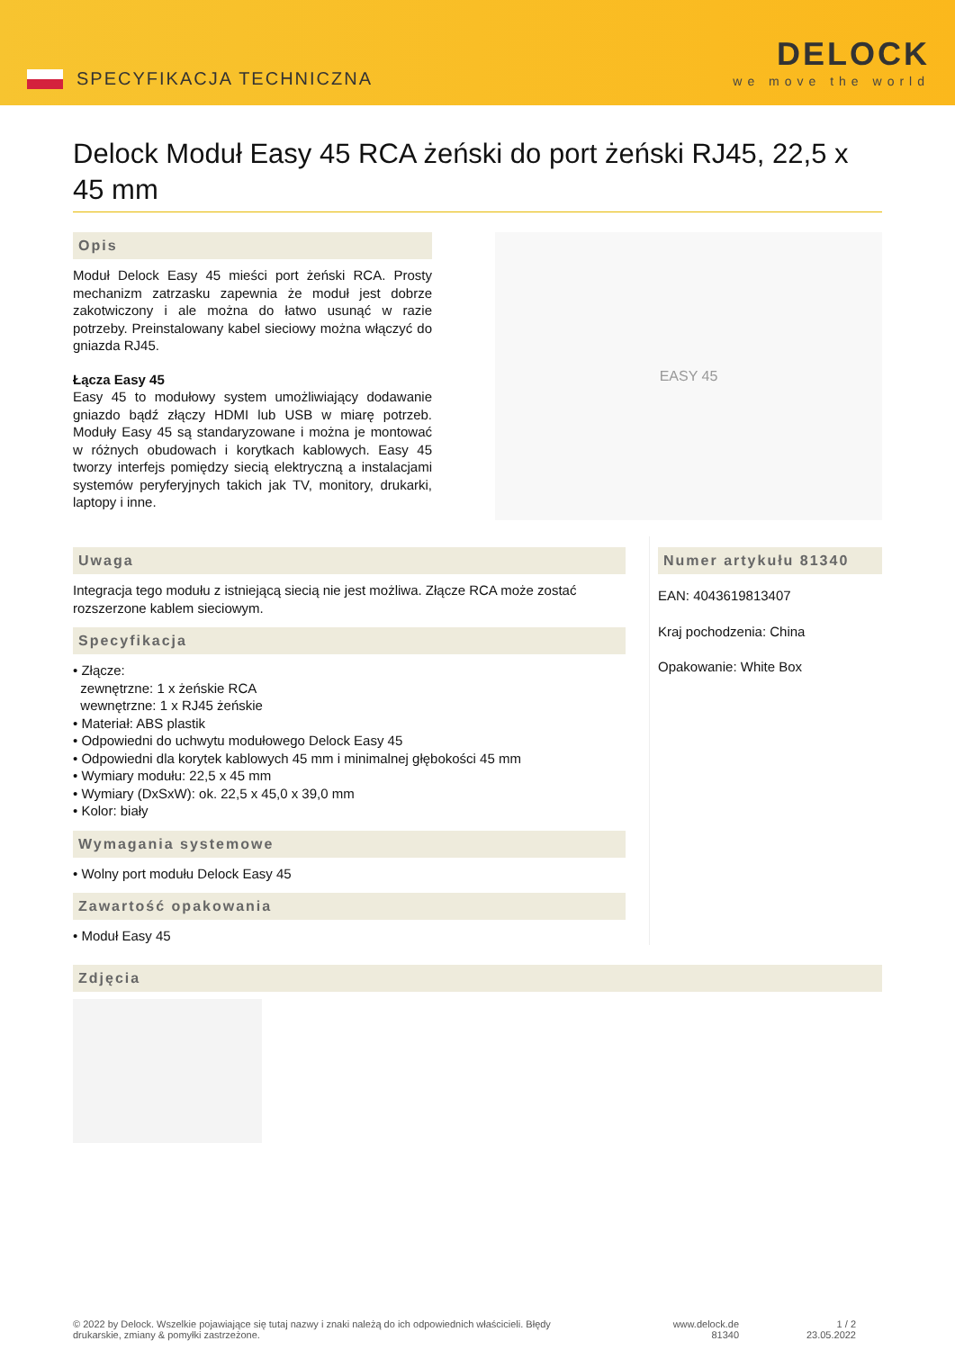SPECYFIKACJA TECHNICZNA
DELOCK
we move the world
Delock Moduł Easy 45 RCA żeński do port żeński RJ45, 22,5 x 45 mm
Opis
Moduł Delock Easy 45 mieści port żeński RCA. Prosty mechanizm zatrzasku zapewnia że moduł jest dobrze zakotwiczony i ale można do łatwo usunąć w razie potrzeby. Preinstalowany kabel sieciowy można włączyć do gniazda RJ45.
Łącza Easy 45
Easy 45 to modułowy system umożliwiający dodawanie gniazdo bądź złączy HDMI lub USB w miarę potrzeb. Moduły Easy 45 są standaryzowane i można je montować w różnych obudowach i korytkach kablowych. Easy 45 tworzy interfejs pomiędzy siecią elektryczną a instalacjami systemów peryferyjnych takich jak TV, monitory, drukarki, laptopy i inne.
EASY 45
Uwaga
Integracja tego modułu z istniejącą siecią nie jest możliwa. Złącze RCA może zostać rozszerzone kablem sieciowym.
Specyfikacja
• Złącze:
zewnętrzne: 1 x żeńskie RCA
wewnętrzne: 1 x RJ45 żeńskie
• Materiał: ABS plastik
• Odpowiedni do uchwytu modułowego Delock Easy 45
• Odpowiedni dla korytek kablowych 45 mm i minimalnej głębokości 45 mm
• Wymiary modułu: 22,5 x 45 mm
• Wymiary (DxSxW): ok. 22,5 x 45,0 x 39,0 mm
• Kolor: biały
Wymagania systemowe
• Wolny port modułu Delock Easy 45
Zawartość opakowania
• Moduł Easy 45
Numer artykułu 81340
EAN: 4043619813407
Kraj pochodzenia: China
Opakowanie: White Box
Zdjęcia
© 2022 by Delock. Wszelkie pojawiające się tutaj nazwy i znaki należą do ich odpowiednich właścicieli. Błędy drukarskie, zmiany & pomyłki zastrzeżone.
www.delock.de
81340
1 / 2
23.05.2022